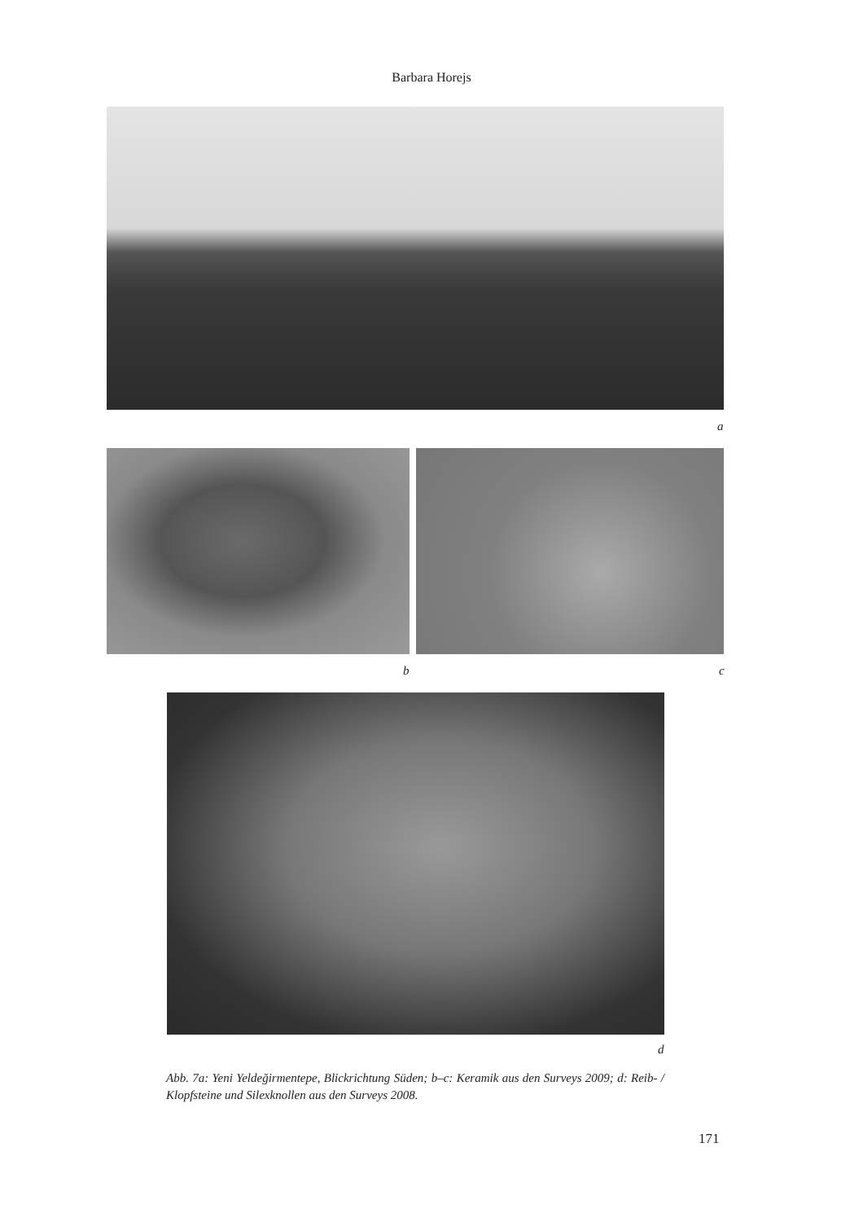Barbara Horejs
a
b c
d
Abb. 7a: Yeni Yeldeğirmentepe, Blickrichtung Süden; b–c: Keramik aus den Surveys 2009; d: Reib- / Klopfsteine und Silexknollen aus den Surveys 2008.
171